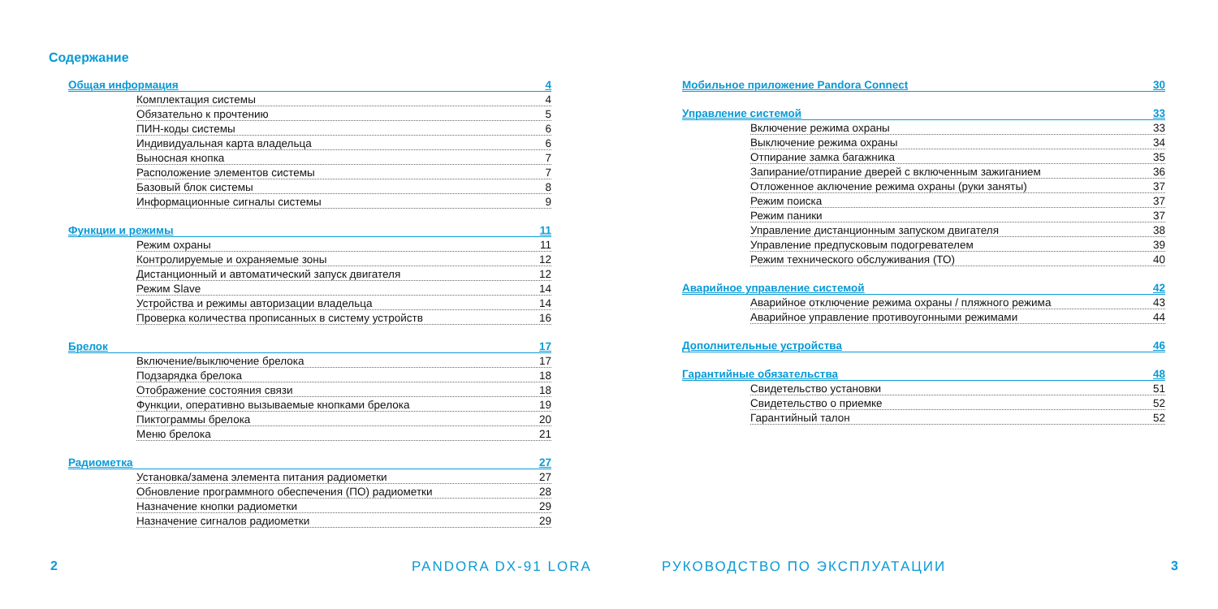Содержание
Общая информация 4
Комплектация системы 4
Обязательно к прочтению 5
ПИН-коды системы 6
Индивидуальная карта владельца 6
Выносная кнопка 7
Расположение элементов системы 7
Базовый блок системы 8
Информационные сигналы системы 9
Функции и режимы 11
Режим охраны 11
Контролируемые и охраняемые зоны 12
Дистанционный и автоматический запуск двигателя 12
Режим Slave 14
Устройства и режимы авторизации владельца 14
Проверка количества прописанных в систему устройств 16
Брелок 17
Включение/выключение брелока 17
Подзарядка брелока 18
Отображение состояния связи 18
Функции, оперативно вызываемые кнопками брелока 19
Пиктограммы брелока 20
Меню брелока 21
Радиометка 27
Установка/замена элемента питания радиометки 27
Обновление программного обеспечения (ПО) радиометки 28
Назначение кнопки радиометки 29
Назначение сигналов радиометки 29
2 PANDORA DX-91 LORA
Мобильное приложение Pandora Connect 30
Управление системой 33
Включение режима охраны 33
Выключение режима охраны 34
Отпирание замка багажника 35
Запирание/отпирание дверей с включенным зажиганием 36
Отложенное аключение режима охраны (руки заняты) 37
Режим поиска 37
Режим паники 37
Управление дистанционным запуском двигателя 38
Управление предпусковым подогревателем 39
Режим технического обслуживания (ТО) 40
Аварийное управление системой 42
Аварийное отключение режима охраны / пляжного режима 43
Аварийное управление противоугонными режимами 44
Дополнительные устройства 46
Гарантийные обязательства 48
Свидетельство установки 51
Свидетельство о приемке 52
Гарантийный талон 52
РУКОВОДСТВО ПО ЭКСПЛУАТАЦИИ 3